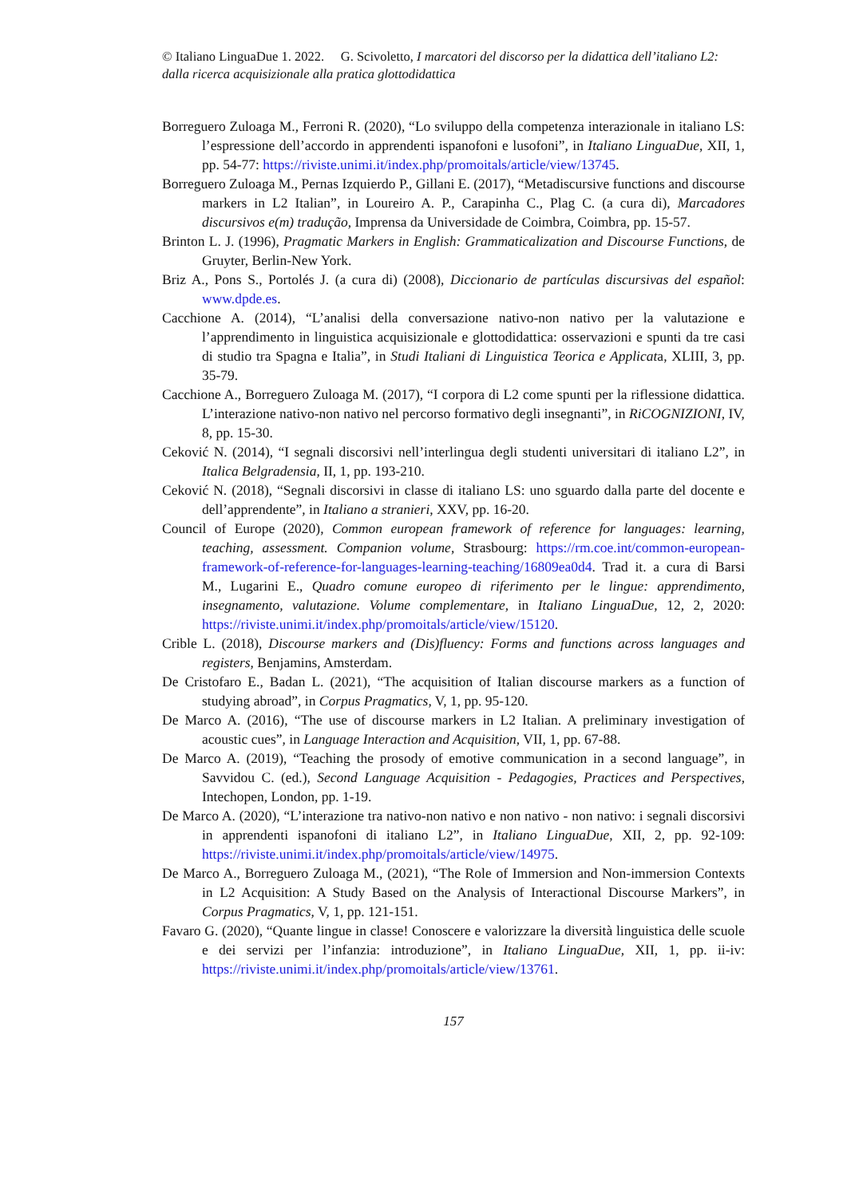© Italiano LinguaDue 1. 2022. G. Scivoletto, I marcatori del discorso per la didattica dell’italiano L2: dalla ricerca acquisizionale alla pratica glottodidattica
Borreguero Zuloaga M., Ferroni R. (2020), “Lo sviluppo della competenza interazionale in italiano LS: l’espressione dell’accordo in apprendenti ispanofoni e lusofoni”, in Italiano LinguaDue, XII, 1, pp. 54-77: https://riviste.unimi.it/index.php/promoitals/article/view/13745.
Borreguero Zuloaga M., Pernas Izquierdo P., Gillani E. (2017), “Metadiscursive functions and discourse markers in L2 Italian”, in Loureiro A. P., Carapinha C., Plag C. (a cura di), Marcadores discursivos e(m) tradução, Imprensa da Universidade de Coimbra, Coimbra, pp. 15-57.
Brinton L. J. (1996), Pragmatic Markers in English: Grammaticalization and Discourse Functions, de Gruyter, Berlin-New York.
Briz A., Pons S., Portolés J. (a cura di) (2008), Diccionario de partículas discursivas del español: www.dpde.es.
Cacchione A. (2014), “L’analisi della conversazione nativo-non nativo per la valutazione e l’apprendimento in linguistica acquisizionale e glottodidattica: osservazioni e spunti da tre casi di studio tra Spagna e Italia”, in Studi Italiani di Linguistica Teorica e Applicata, XLIII, 3, pp. 35-79.
Cacchione A., Borreguero Zuloaga M. (2017), “I corpora di L2 come spunti per la riflessione didattica. L’interazione nativo-non nativo nel percorso formativo degli insegnanti”, in RiCOGNIZIONI, IV, 8, pp. 15-30.
Ceković N. (2014), “I segnali discorsivi nell’interlingua degli studenti universitari di italiano L2”, in Italica Belgradensia, II, 1, pp. 193-210.
Ceković N. (2018), “Segnali discorsivi in classe di italiano LS: uno sguardo dalla parte del docente e dell’apprendente”, in Italiano a stranieri, XXV, pp. 16-20.
Council of Europe (2020), Common european framework of reference for languages: learning, teaching, assessment. Companion volume, Strasbourg: https://rm.coe.int/common-european-framework-of-reference-for-languages-learning-teaching/16809ea0d4. Trad it. a cura di Barsi M., Lugarini E., Quadro comune europeo di riferimento per le lingue: apprendimento, insegnamento, valutazione. Volume complementare, in Italiano LinguaDue, 12, 2, 2020: https://riviste.unimi.it/index.php/promoitals/article/view/15120.
Crible L. (2018), Discourse markers and (Dis)fluency: Forms and functions across languages and registers, Benjamins, Amsterdam.
De Cristofaro E., Badan L. (2021), “The acquisition of Italian discourse markers as a function of studying abroad”, in Corpus Pragmatics, V, 1, pp. 95-120.
De Marco A. (2016), “The use of discourse markers in L2 Italian. A preliminary investigation of acoustic cues”, in Language Interaction and Acquisition, VII, 1, pp. 67-88.
De Marco A. (2019), “Teaching the prosody of emotive communication in a second language”, in Savvidou C. (ed.), Second Language Acquisition - Pedagogies, Practices and Perspectives, Intechopen, London, pp. 1-19.
De Marco A. (2020), “L’interazione tra nativo-non nativo e non nativo - non nativo: i segnali discorsivi in apprendenti ispanofoni di italiano L2”, in Italiano LinguaDue, XII, 2, pp. 92-109: https://riviste.unimi.it/index.php/promoitals/article/view/14975.
De Marco A., Borreguero Zuloaga M., (2021), “The Role of Immersion and Non-immersion Contexts in L2 Acquisition: A Study Based on the Analysis of Interactional Discourse Markers”, in Corpus Pragmatics, V, 1, pp. 121-151.
Favaro G. (2020), “Quante lingue in classe! Conoscere e valorizzare la diversità linguistica delle scuole e dei servizi per l’infanzia: introduzione”, in Italiano LinguaDue, XII, 1, pp. ii-iv: https://riviste.unimi.it/index.php/promoitals/article/view/13761.
157